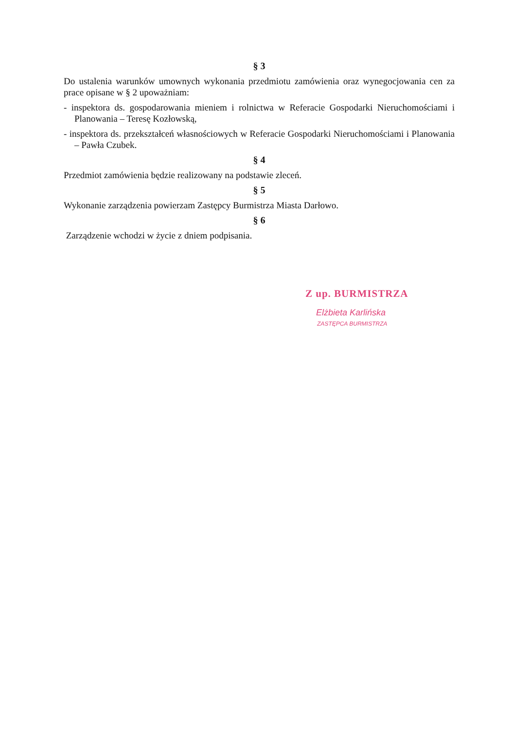§ 3
Do ustalenia warunków umownych wykonania przedmiotu zamówienia oraz wynegocjowania cen za prace opisane w § 2 upoważniam:
- inspektora ds. gospodarowania mieniem i rolnictwa w Referacie Gospodarki Nieruchomościami i Planowania – Teresę Kozłowską,
- inspektora ds. przekształceń własnościowych w Referacie Gospodarki Nieruchomościami i Planowania – Pawła Czubek.
§ 4
Przedmiot zamówienia będzie realizowany na podstawie zleceń.
§ 5
Wykonanie zarządzenia powierzam Zastępcy Burmistrza Miasta Darłowo.
§ 6
Zarządzenie wchodzi w życie z dniem podpisania.
Z up. BURMISTRZA
Elżbieta Karlińska
ZASTĘPCA BURMISTRZA